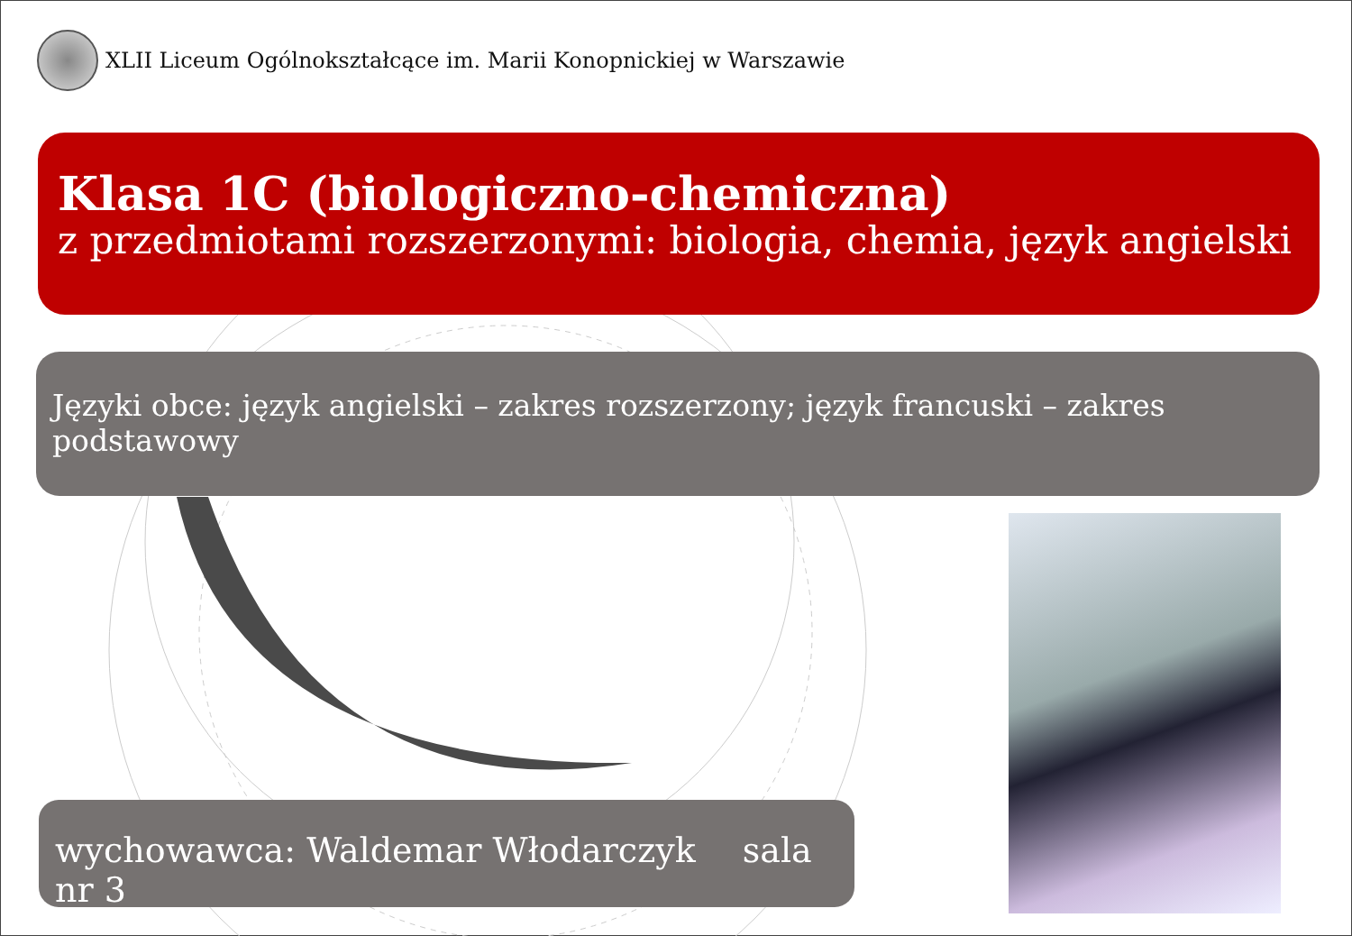XLII Liceum Ogólnokształcące im. Marii Konopnickiej w Warszawie
Klasa 1C (biologiczno-chemiczna)
z przedmiotami rozszerzonymi: biologia, chemia, język angielski
Języki obce: język angielski – zakres rozszerzony; język francuski – zakres podstawowy
wychowawca: Waldemar Włodarczyk sala nr 3